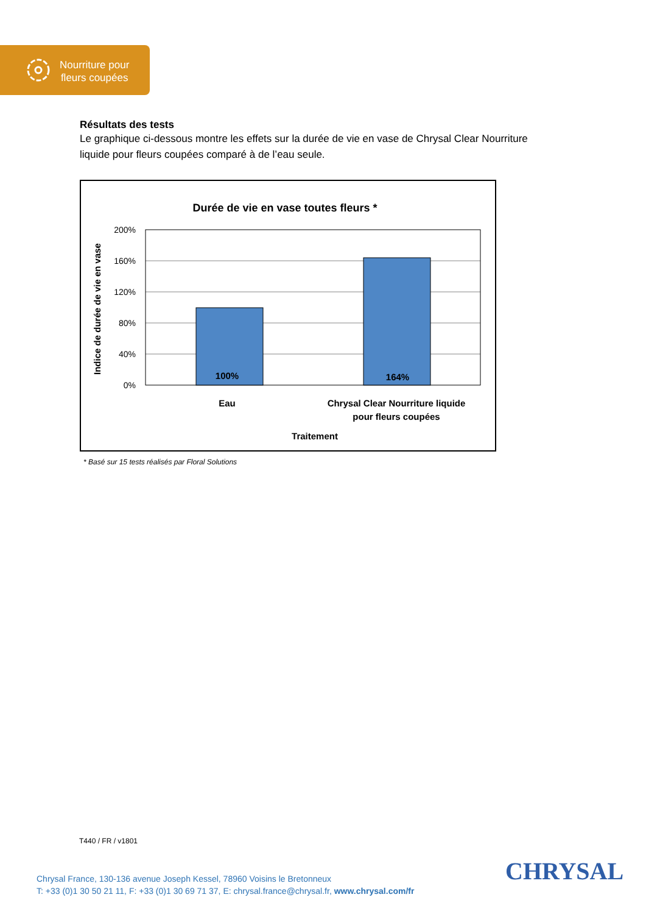Nourriture pour
fleurs coupées
Résultats des tests
Le graphique ci-dessous montre les effets sur la durée de vie en vase de Chrysal Clear Nourriture liquide pour fleurs coupées comparé à de l’eau seule.
Durée de vie en vase toutes fleurs *
200%
160%
120%
80%
40%
0%
100%
164%
Eau
Chrysal Clear Nourriture liquide
pour fleurs coupées
Traitement
Indice de durée de vie en vase
* Basé sur 15 tests réalisés par Floral Solutions
T440 / FR / v1801
Chrysal France, 130-136 avenue Joseph Kessel, 78960 Voisins le Bretonneux
T: +33 (0)1 30 50 21 11, F: +33 (0)1 30 69 71 37, E: chrysal.france@chrysal.fr, www.chrysal.com/fr
CHRYSAL